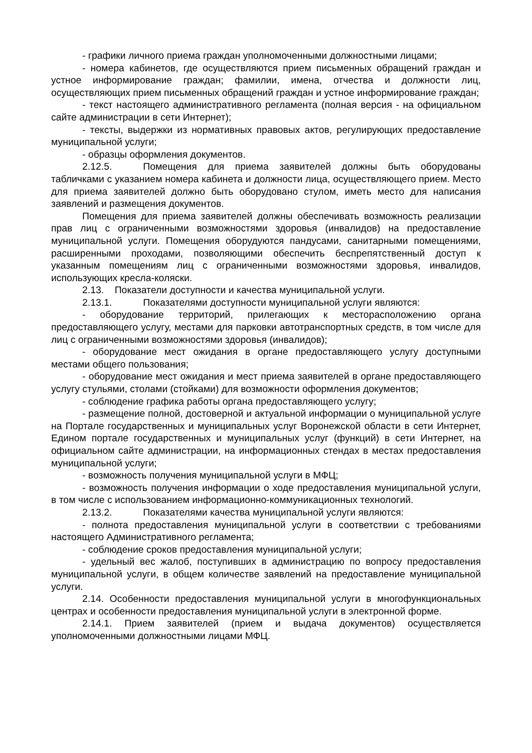- графики личного приема граждан уполномоченными должностными лицами;
- номера кабинетов, где осуществляются прием письменных обращений граждан и устное информирование граждан; фамилии, имена, отчества и должности лиц, осуществляющих прием письменных обращений граждан и устное информирование граждан;
- текст настоящего административного регламента (полная версия - на официальном сайте администрации в сети Интернет);
- тексты, выдержки из нормативных правовых актов, регулирующих предоставление муниципальной услуги;
- образцы оформления документов.
2.12.5. Помещения для приема заявителей должны быть оборудованы табличками с указанием номера кабинета и должности лица, осуществляющего прием. Место для приема заявителей должно быть оборудовано стулом, иметь место для написания заявлений и размещения документов.
Помещения для приема заявителей должны обеспечивать возможность реализации прав лиц с ограниченными возможностями здоровья (инвалидов) на предоставление муниципальной услуги. Помещения оборудуются пандусами, санитарными помещениями, расширенными проходами, позволяющими обеспечить беспрепятственный доступ к указанным помещениям лиц с ограниченными возможностями здоровья, инвалидов, использующих кресла-коляски.
2.13. Показатели доступности и качества муниципальной услуги.
2.13.1. Показателями доступности муниципальной услуги являются:
- оборудование территорий, прилегающих к месторасположению органа предоставляющего услугу, местами для парковки автотранспортных средств, в том числе для лиц с ограниченными возможностями здоровья (инвалидов);
- оборудование мест ожидания в органе предоставляющего услугу доступными местами общего пользования;
- оборудование мест ожидания и мест приема заявителей в органе предоставляющего услугу стульями, столами (стойками) для возможности оформления документов;
- соблюдение графика работы органа предоставляющего услугу;
- размещение полной, достоверной и актуальной информации о муниципальной услуге на Портале государственных и муниципальных услуг Воронежской области в сети Интернет, Едином портале государственных и муниципальных услуг (функций) в сети Интернет, на официальном сайте администрации, на информационных стендах в местах предоставления муниципальной услуги;
- возможность получения муниципальной услуги в МФЦ;
- возможность получения информации о ходе предоставления муниципальной услуги, в том числе с использованием информационно-коммуникационных технологий.
2.13.2. Показателями качества муниципальной услуги являются:
- полнота предоставления муниципальной услуги в соответствии с требованиями настоящего Административного регламента;
- соблюдение сроков предоставления муниципальной услуги;
- удельный вес жалоб, поступивших в администрацию по вопросу предоставления муниципальной услуги, в общем количестве заявлений на предоставление муниципальной услуги.
2.14. Особенности предоставления муниципальной услуги в многофункциональных центрах и особенности предоставления муниципальной услуги в электронной форме.
2.14.1. Прием заявителей (прием и выдача документов) осуществляется уполномоченными должностными лицами МФЦ.